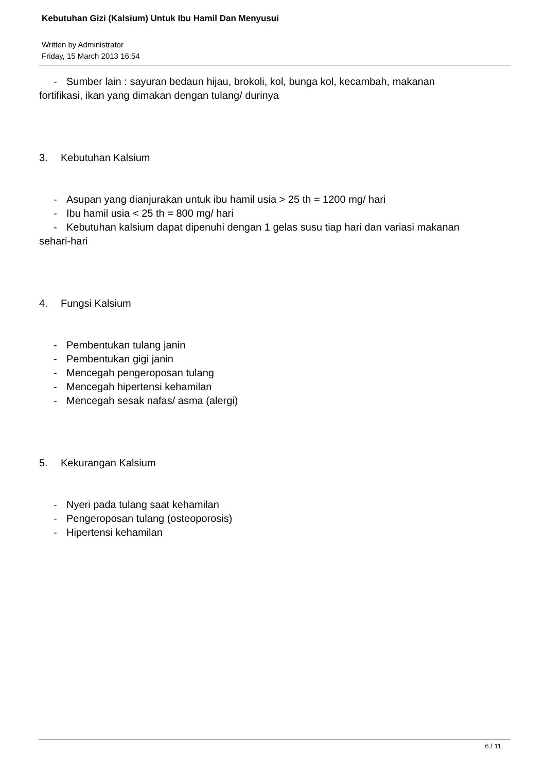Kebutuhan Gizi (Kalsium) Untuk Ibu Hamil Dan Menyusui
Written by Administrator
Friday, 15 March 2013 16:54
- Sumber lain : sayuran bedaun hijau, brokoli, kol, bunga kol, kecambah, makanan
fortifikasi, ikan yang dimakan dengan tulang/ durinya
3. Kebutuhan Kalsium
- Asupan yang dianjurakan untuk ibu hamil usia > 25 th = 1200 mg/ hari
- Ibu hamil usia < 25 th = 800 mg/ hari
- Kebutuhan kalsium dapat dipenuhi dengan 1 gelas susu tiap hari dan variasi makanan
sehari-hari
4. Fungsi Kalsium
- Pembentukan tulang janin
- Pembentukan gigi janin
- Mencegah pengeroposan tulang
- Mencegah hipertensi kehamilan
- Mencegah sesak nafas/ asma (alergi)
5. Kekurangan Kalsium
- Nyeri pada tulang saat kehamilan
- Pengeroposan tulang (osteoporosis)
- Hipertensi kehamilan
6 / 11